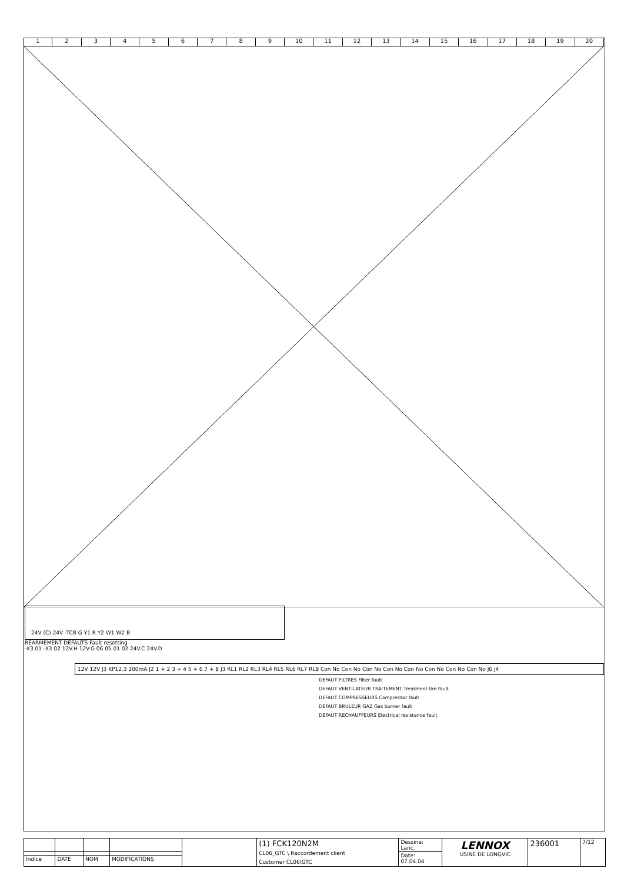1 2 3 4 5 6 7 8 9 10 11 12 13 14 15 16 17 18 19 20
24V (C) 24V -TCB G Y1 R Y2 W1 W2 B
REARMEMENT DEFAUTS Fault resetting
-X3 01 -X3 02 12V.H 12V.G 06 05 01 02 24V.C 24V.D
12V 12V J3 KP12.3 200mA J2 1 + 2 3 + 4 5 + 6 7 + 8 J3 RL1 RL2 RL3 RL4 RL5 RL6 RL7 RL8 Con No Con No Con No Con No Con No Con No Con No Con No J6 J4
DEFAUT FILTRES Filter fault
DEFAUT VENTILATEUR TRAITEMENT Treatment fan fault
DEFAUT COMPRESSEURS Compressor fault
DEFAUT BRULEUR GAZ Gas burner fault
DEFAUT RECHAUFFEURS Electrical resistance fault
| | | | | | (1) FCK120N2M CL06_GTC \ Raccordement client Customer CL06\GTC | Dessine: Lanc. | LENNOX USINE DE LONGVIC | 236001 | 7/12 |
| | | | | | | Date: 07.04.04 | | | |
| Indice | DATE | NOM | MODIFICATIONS | | | | | | |